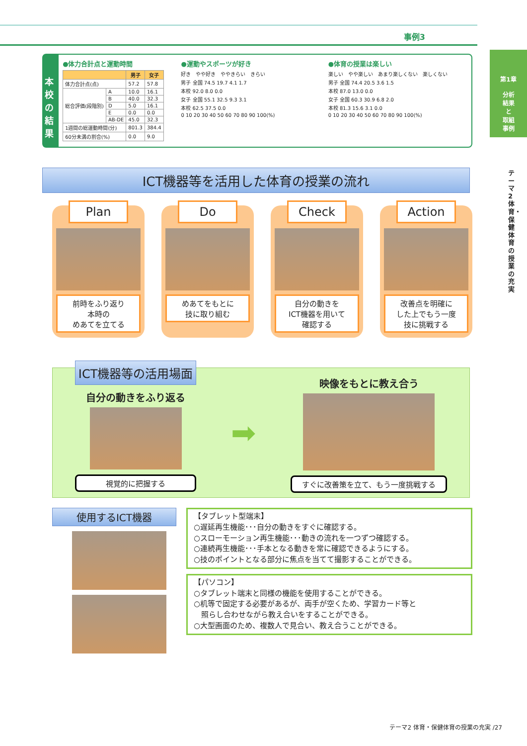事例3
第1章
分析
結果
と
取組
事例
テーマ2 体育・保健体育の授業の充実
本校の結果
●体力合計点と運動時間
| | | 男子 | 女子 |
| --- | --- | --- | --- |
| 体力合計点(点) | | 57.2 | 57.8 |
| 総合評価(段階別) | A | 10.0 | 16.1 |
| | B | 40.0 | 32.3 |
| | D | 5.0 | 16.1 |
| | E | 0.0 | 0.0 |
| | AB-DE | 45.0 | 32.3 |
| 1週間の総運動時間(分) | | 801.3 | 384.4 |
| 60分未満の割合(%) | | 0.0 | 9.0 |
●運動やスポーツが好き
好き　やや好き　ややきらい　きらい
男子 全国 74.5 19.7 4.1 1.7
本校 92.0 8.0 0.0
女子 全国 55.1 32.5 9.3 3.1
本校 62.5 37.5 0.0
0 10 20 30 40 50 60 70 80 90 100(%)
●体育の授業は楽しい
楽しい　やや楽しい　あまり楽しくない　楽しくない
男子 全国 74.4 20.5 3.6 1.5
本校 87.0 13.0 0.0
女子 全国 60.3 30.9 6.8 2.0
本校 81.3 15.6 3.1 0.0
0 10 20 30 40 50 60 70 80 90 100(%)
ICT機器等を活用した体育の授業の流れ
Plan
前時をふり返り
本時の
めあてを立てる
Do
めあてをもとに
技に取り組む
Check
自分の動きを
ICT機器を用いて
確認する
Action
改善点を明確に
した上でもう一度
技に挑戦する
ICT機器等の活用場面
自分の動きをふり返る
視覚的に把握する
➡
映像をもとに教え合う
すぐに改善策を立て、もう一度挑戦する
使用するICT機器
【タブレット型端末】
○遅延再生機能･･･自分の動きをすぐに確認する。
○スローモーション再生機能･･･動きの流れを一つずつ確認する。
○連続再生機能･･･手本となる動きを常に確認できるようにする。
○技のポイントとなる部分に焦点を当てて撮影することができる。
【パソコン】
○タブレット端末と同様の機能を使用することができる。
○机等で固定する必要があるが、両手が空くため、学習カード等と
　照らし合わせながら教え合いをすることができる。
○大型画面のため、複数人で見合い、教え合うことができる。
テーマ2 体育・保健体育の授業の充実 /27